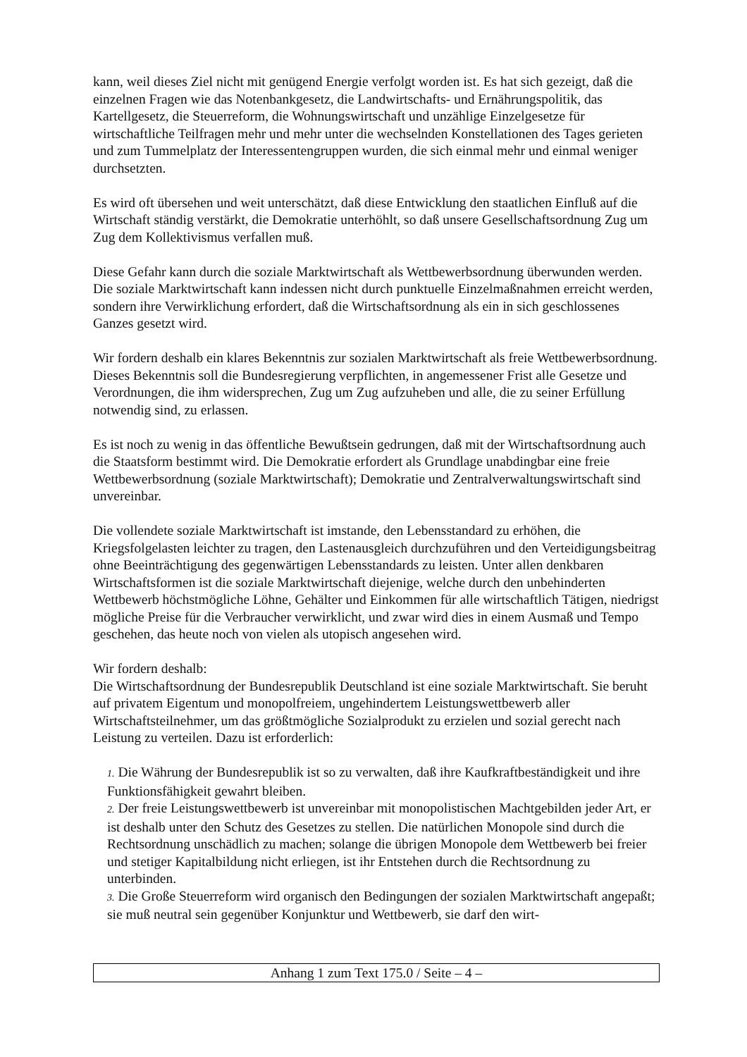kann, weil dieses Ziel nicht mit genügend Energie verfolgt worden ist. Es hat sich gezeigt, daß die einzelnen Fragen wie das Notenbankgesetz, die Landwirtschafts- und Ernährungspolitik, das Kartellgesetz, die Steuerreform, die Wohnungswirtschaft und unzählige Einzelgesetze für wirtschaftliche Teilfragen mehr und mehr unter die wechselnden Konstellationen des Tages gerieten und zum Tummelplatz der Interessentengruppen wurden, die sich einmal mehr und einmal weniger durchsetzten.
Es wird oft übersehen und weit unterschätzt, daß diese Entwicklung den staatlichen Einfluß auf die Wirtschaft ständig verstärkt, die Demokratie unterhöhlt, so daß unsere Gesellschaftsordnung Zug um Zug dem Kollektivismus verfallen muß.
Diese Gefahr kann durch die soziale Marktwirtschaft als Wettbewerbsordnung überwunden werden. Die soziale Marktwirtschaft kann indessen nicht durch punktuelle Einzelmaßnahmen erreicht werden, sondern ihre Verwirklichung erfordert, daß die Wirtschaftsordnung als ein in sich geschlossenes Ganzes gesetzt wird.
Wir fordern deshalb ein klares Bekenntnis zur sozialen Marktwirtschaft als freie Wettbewerbsordnung. Dieses Bekenntnis soll die Bundesregierung verpflichten, in angemessener Frist alle Gesetze und Verordnungen, die ihm widersprechen, Zug um Zug aufzuheben und alle, die zu seiner Erfüllung notwendig sind, zu erlassen.
Es ist noch zu wenig in das öffentliche Bewußtsein gedrungen, daß mit der Wirtschaftsordnung auch die Staatsform bestimmt wird. Die Demokratie erfordert als Grundlage unabdingbar eine freie Wettbewerbsordnung (soziale Marktwirtschaft); Demokratie und Zentralverwaltungswirtschaft sind unvereinbar.
Die vollendete soziale Marktwirtschaft ist imstande, den Lebensstandard zu erhöhen, die Kriegsfolgelasten leichter zu tragen, den Lastenausgleich durchzuführen und den Verteidigungsbeitrag ohne Beeinträchtigung des gegenwärtigen Lebensstandards zu leisten. Unter allen denkbaren Wirtschaftsformen ist die soziale Marktwirtschaft diejenige, welche durch den unbehinderten Wettbewerb höchstmögliche Löhne, Gehälter und Einkommen für alle wirtschaftlich Tätigen, niedrigst mögliche Preise für die Verbraucher verwirklicht, und zwar wird dies in einem Ausmaß und Tempo geschehen, das heute noch von vielen als utopisch angesehen wird.
Wir fordern deshalb:
Die Wirtschaftsordnung der Bundesrepublik Deutschland ist eine soziale Marktwirtschaft. Sie beruht auf privatem Eigentum und monopolfreiem, ungehindertem Leistungswettbewerb aller Wirtschaftsteilnehmer, um das größtmögliche Sozialprodukt zu erzielen und sozial gerecht nach Leistung zu verteilen. Dazu ist erforderlich:
1. Die Währung der Bundesrepublik ist so zu verwalten, daß ihre Kaufkraftbeständigkeit und ihre Funktionsfähigkeit gewahrt bleiben.
2. Der freie Leistungswettbewerb ist unvereinbar mit monopolistischen Machtgebilden jeder Art, er ist deshalb unter den Schutz des Gesetzes zu stellen. Die natürlichen Monopole sind durch die Rechtsordnung unschädlich zu machen; solange die übrigen Monopole dem Wettbewerb bei freier und stetiger Kapitalbildung nicht erliegen, ist ihr Entstehen durch die Rechtsordnung zu unterbinden.
3. Die Große Steuerreform wird organisch den Bedingungen der sozialen Marktwirtschaft angepaßt; sie muß neutral sein gegenüber Konjunktur und Wettbewerb, sie darf den wirt-
Anhang 1 zum Text 175.0 / Seite – 4 –